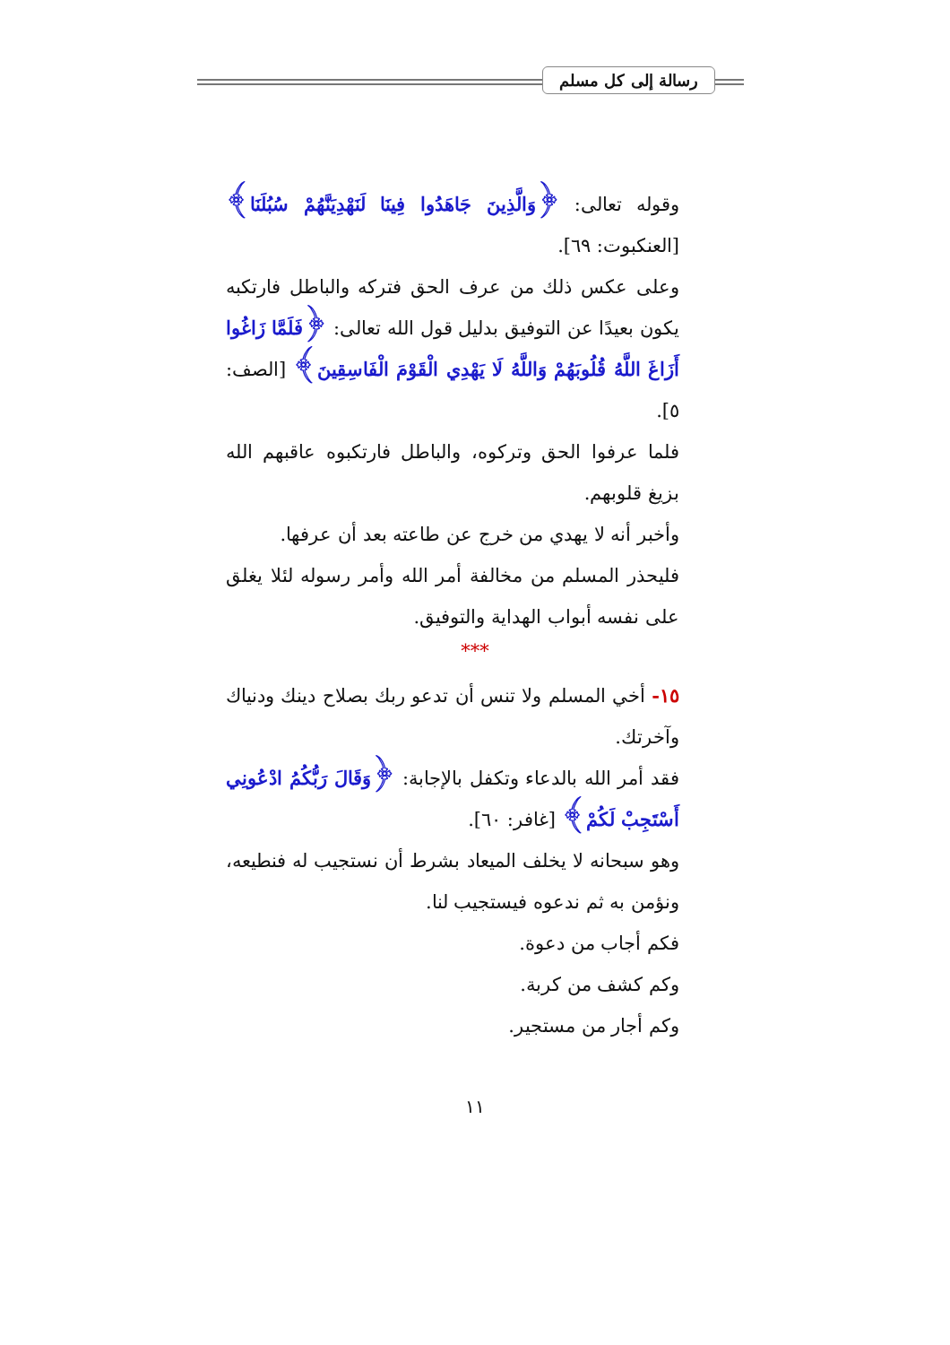رسالة إلى كل مسلم
وقوله تعالى: ﴿وَالَّذِينَ جَاهَدُوا فِينَا لَنَهْدِيَنَّهُمْ سُبُلَنَا﴾ [العنكبوت: ٦٩].
وعلى عكس ذلك من عرف الحق فتركه والباطل فارتكبه يكون بعيدًا عن التوفيق بدليل قول الله تعالى: ﴿فَلَمَّا زَاغُوا أَزَاغَ اللَّهُ قُلُوبَهُمْ وَاللَّهُ لَا يَهْدِي الْقَوْمَ الْفَاسِقِينَ﴾ [الصف: ٥].
فلما عرفوا الحق وتركوه، والباطل فارتكبوه عاقبهم الله بزيغ قلوبهم.
وأخبر أنه لا يهدي من خرج عن طاعته بعد أن عرفها.
فليحذر المسلم من مخالفة أمر الله وأمر رسوله لئلا يغلق على نفسه أبواب الهداية والتوفيق.
***
١٥- أخي المسلم ولا تنس أن تدعو ربك بصلاح دينك ودنياك وآخرتك.
فقد أمر الله بالدعاء وتكفل بالإجابة: ﴿وَقَالَ رَبُّكُمُ ادْعُونِي أَسْتَجِبْ لَكُمْ﴾ [غافر: ٦٠].
وهو سبحانه لا يخلف الميعاد بشرط أن نستجيب له فنطيعه، ونؤمن به ثم ندعوه فيستجيب لنا.
فكم أجاب من دعوة.
وكم كشف من كربة.
وكم أجار من مستجير.
١١